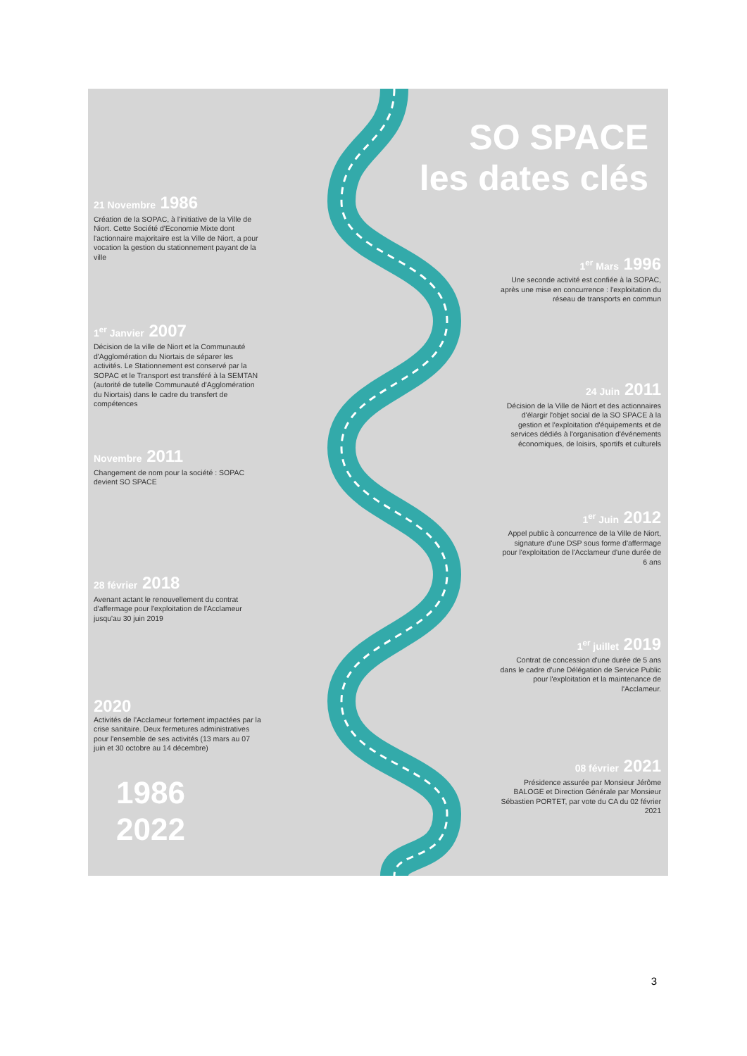SO SPACE
les dates clés
21 Novembre 1986
Création de la SOPAC, à l'initiative de la Ville de Niort. Cette Société d'Economie Mixte dont l'actionnaire majoritaire est la Ville de Niort, a pour vocation la gestion du stationnement payant de la ville
1<sup>er</sup> Mars 1996
Une seconde activité est confiée à la SOPAC, après une mise en concurrence : l'exploitation du réseau de transports en commun
1<sup>er</sup> Janvier 2007
Décision de la ville de Niort et la Communauté d'Agglomération du Niortais de séparer les activités. Le Stationnement est conservé par la SOPAC et le Transport est transféré à la SEMTAN (autorité de tutelle Communauté d'Agglomération du Niortais) dans le cadre du transfert de compétences
24 Juin 2011
Décision de la Ville de Niort et des actionnaires d'élargir l'objet social de la SO SPACE à la gestion et l'exploitation d'équipements et de services dédiés à l'organisation d'événements économiques, de loisirs, sportifs et culturels
Novembre 2011
Changement de nom pour la société : SOPAC devient SO SPACE
1<sup>er</sup> Juin 2012
Appel public à concurrence de la Ville de Niort, signature d'une DSP sous forme d'affermage pour l'exploitation de l'Acclameur d'une durée de 6 ans
28 février 2018
Avenant actant le renouvellement du contrat d'affermage pour l'exploitation de l'Acclameur jusqu'au 30 juin 2019
1<sup>er</sup> juillet 2019
Contrat de concession d'une durée de 5 ans dans le cadre d'une Délégation de Service Public pour l'exploitation et la maintenance de l'Acclameur.
2020
Activités de l'Acclameur fortement impactées par la crise sanitaire. Deux fermetures administratives pour l'ensemble de ses activités (13 mars au 07 juin et 30 octobre au 14 décembre)
08 février 2021
Présidence assurée par Monsieur Jérôme BALOGE et Direction Générale par Monsieur Sébastien PORTET, par vote du CA du 02 février 2021
1986
2022
3